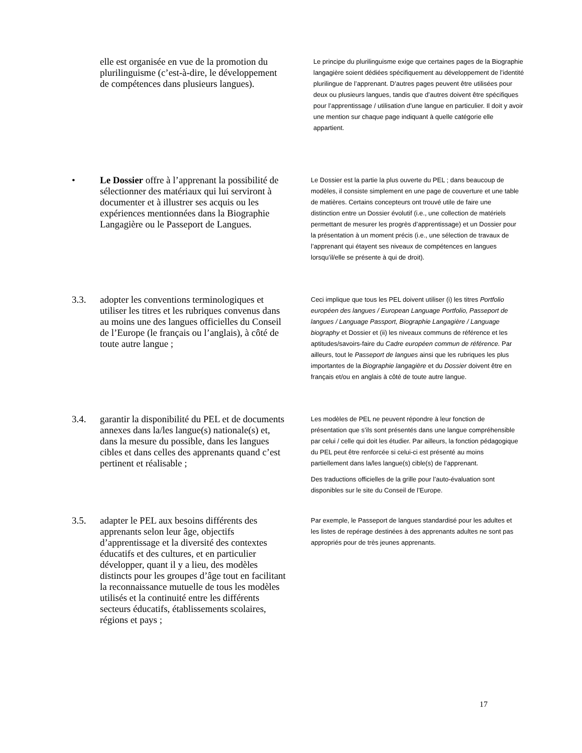elle est organisée en vue de la promotion du plurilinguisme (c’est-à-dire, le développement de compétences dans plusieurs langues).
Le principe du plurilinguisme exige que certaines pages de la Biographie langagière soient dédiées spécifiquement au développement de l’identité plurilingue de l’apprenant. D’autres pages peuvent être utilisées pour deux ou plusieurs langues, tandis que d’autres doivent être spécifiques pour l’apprentissage / utilisation d’une langue en particulier. Il doit y avoir une mention sur chaque page indiquant à quelle catégorie elle appartient.
• Le Dossier offre à l’apprenant la possibilité de sélectionner des matériaux qui lui serviront à documenter et à illustrer ses acquis ou les expériences mentionnées dans la Biographie Langagière ou le Passeport de Langues.
Le Dossier est la partie la plus ouverte du PEL ; dans beaucoup de modèles, il consiste simplement en une page de couverture et une table de matières. Certains concepteurs ont trouvé utile de faire une distinction entre un Dossier évolutif (i.e., une collection de matériels permettant de mesurer les progrès d’apprentissage) et un Dossier pour la présentation à un moment précis (i.e., une sélection de travaux de l’apprenant qui étayent ses niveaux de compétences en langues lorsqu’il/elle se présente à qui de droit).
3.3. adopter les conventions terminologiques et utiliser les titres et les rubriques convenus dans au moins une des langues officielles du Conseil de l’Europe (le français ou l’anglais), à côté de toute autre langue ;
Ceci implique que tous les PEL doivent utiliser (i) les titres Portfolio européen des langues / European Language Portfolio, Passeport de langues / Language Passport, Biographie Langagière / Language biography et Dossier et (ii) les niveaux communs de référence et les aptitudes/savoirs-faire du Cadre européen commun de référence. Par ailleurs, tout le Passeport de langues ainsi que les rubriques les plus importantes de la Biographie langagière et du Dossier doivent être en français et/ou en anglais à côté de toute autre langue.
3.4. garantir la disponibilité du PEL et de documents annexes dans la/les langue(s) nationale(s) et, dans la mesure du possible, dans les langues cibles et dans celles des apprenants quand c’est pertinent et réalisable ;
Les modèles de PEL ne peuvent répondre à leur fonction de présentation que s’ils sont présentés dans une langue compréhensible par celui / celle qui doit les étudier. Par ailleurs, la fonction pédagogique du PEL peut être renforcée si celui-ci est présenté au moins partiellement dans la/les langue(s) cible(s) de l’apprenant.
Des traductions officielles de la grille pour l’auto-évaluation sont disponibles sur le site du Conseil de l’Europe.
3.5. adapter le PEL aux besoins différents des apprenants selon leur âge, objectifs d’apprentissage et la diversité des contextes éducatifs et des cultures, et en particulier développer, quant il y a lieu, des modèles distincts pour les groupes d’âge tout en facilitant la reconnaissance mutuelle de tous les modèles utilisés et la continuité entre les différents secteurs éducatifs, établissements scolaires, régions et pays ;
Par exemple, le Passeport de langues standardisé pour les adultes et les listes de repérage destinées à des apprenants adultes ne sont pas appropriés pour de très jeunes apprenants.
17